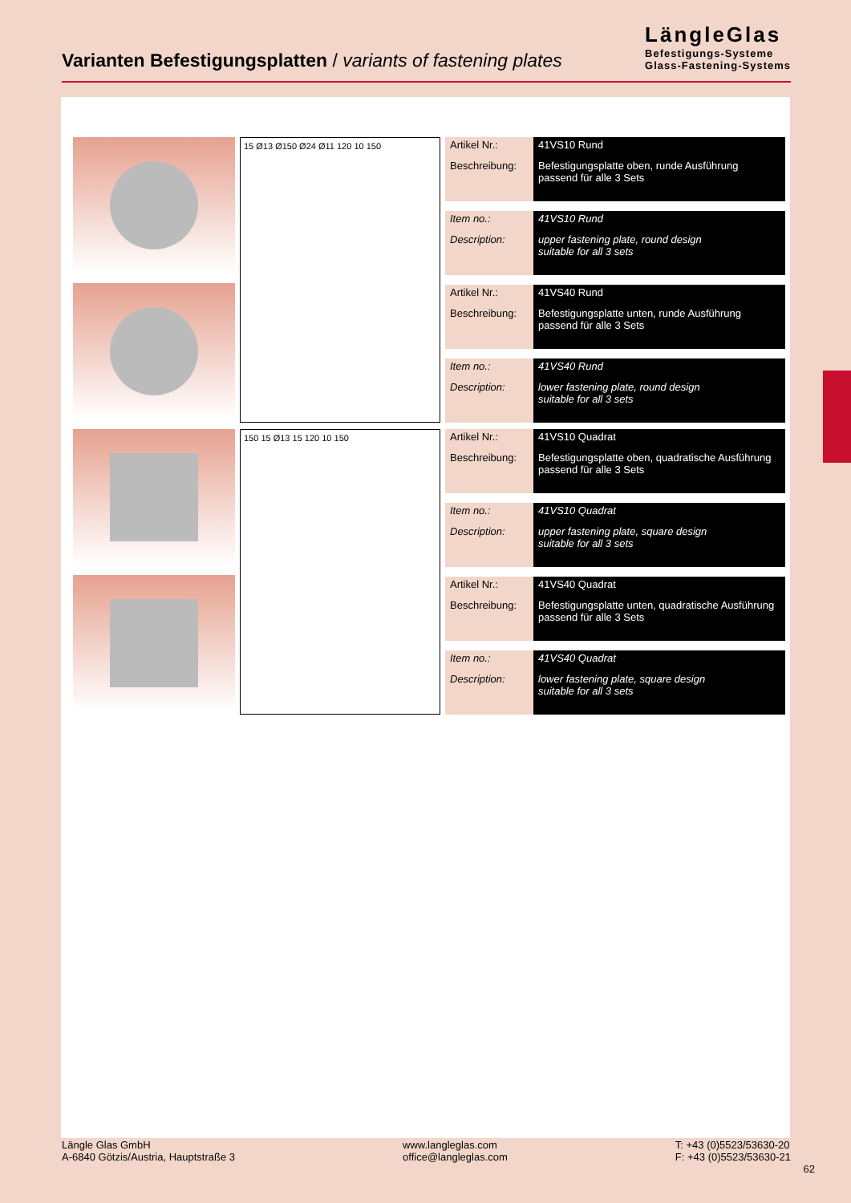Varianten Befestigungsplatten / variants of fastening plates
LängleGlas
Befestigungs-Systeme
Glass-Fastening-Systems
15 Ø13 Ø150 Ø24 Ø11 120 10 150
| Artikel Nr.: | 41VS10 Rund |
| Beschreibung: | Befestigungsplatte oben, runde Ausführung passend für alle 3 Sets |
| Item no.: | 41VS10 Rund |
| Description: | upper fastening plate, round design suitable for all 3 sets |
| Artikel Nr.: | 41VS40 Rund |
| Beschreibung: | Befestigungsplatte unten, runde Ausführung passend für alle 3 Sets |
| Item no.: | 41VS40 Rund |
| Description: | lower fastening plate, round design suitable for all 3 sets |
150 15 Ø13 15 120 10 150
| Artikel Nr.: | 41VS10 Quadrat |
| Beschreibung: | Befestigungsplatte oben, quadratische Ausführung passend für alle 3 Sets |
| Item no.: | 41VS10 Quadrat |
| Description: | upper fastening plate, square design suitable for all 3 sets |
| Artikel Nr.: | 41VS40 Quadrat |
| Beschreibung: | Befestigungsplatte unten, quadratische Ausführung passend für alle 3 Sets |
| Item no.: | 41VS40 Quadrat |
| Description: | lower fastening plate, square design suitable for all 3 sets |
Längle Glas GmbH
A-6840 Götzis/Austria, Hauptstraße 3
www.langleglas.com
office@langleglas.com
T: +43 (0)5523/53630-20
F: +43 (0)5523/53630-21
62